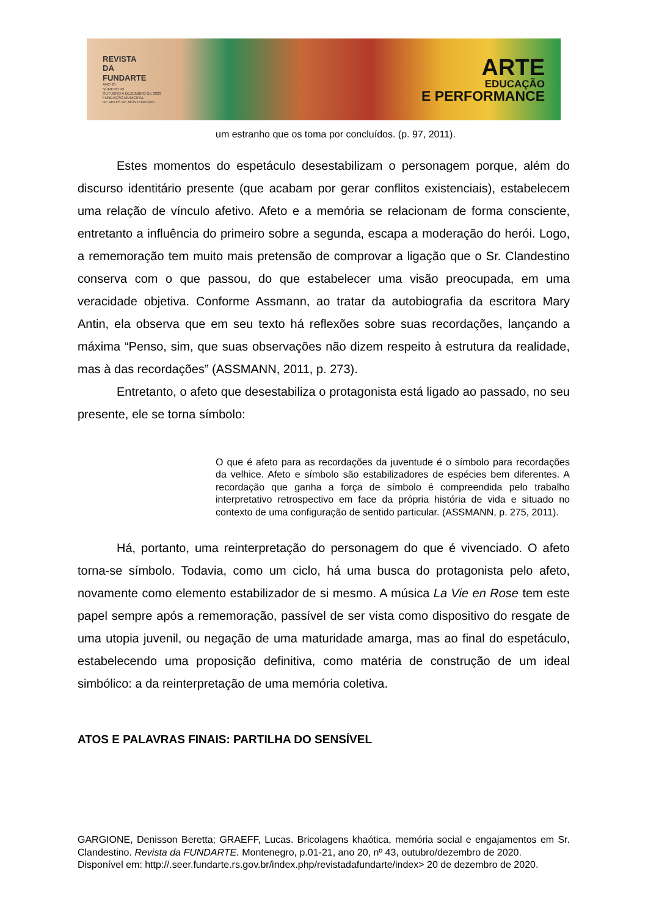REVISTA
DA
FUNDARTE
ANO 20
NÚMERO 43
OUTUBRO A DEZEMBRO DE 2020
FUNDAÇÃO MUNICIPAL
DE ARTES DE MONTENEGRO
ARTE
EDUCAÇÃO
E PERFORMANCE
um estranho que os toma por concluídos. (p. 97, 2011).
Estes momentos do espetáculo desestabilizam o personagem porque, além do discurso identitário presente (que acabam por gerar conflitos existenciais), estabelecem uma relação de vínculo afetivo. Afeto e a memória se relacionam de forma consciente, entretanto a influência do primeiro sobre a segunda, escapa a moderação do herói. Logo, a rememoração tem muito mais pretensão de comprovar a ligação que o Sr. Clandestino conserva com o que passou, do que estabelecer uma visão preocupada, em uma veracidade objetiva. Conforme Assmann, ao tratar da autobiografia da escritora Mary Antin, ela observa que em seu texto há reflexões sobre suas recordações, lançando a máxima “Penso, sim, que suas observações não dizem respeito à estrutura da realidade, mas à das recordações” (ASSMANN, 2011, p. 273).
Entretanto, o afeto que desestabiliza o protagonista está ligado ao passado, no seu presente, ele se torna símbolo:
O que é afeto para as recordações da juventude é o símbolo para recordações da velhice. Afeto e símbolo são estabilizadores de espécies bem diferentes. A recordação que ganha a força de símbolo é compreendida pelo trabalho interpretativo retrospectivo em face da própria história de vida e situado no contexto de uma configuração de sentido particular. (ASSMANN, p. 275, 2011).
Há, portanto, uma reinterpretação do personagem do que é vivenciado. O afeto torna-se símbolo. Todavia, como um ciclo, há uma busca do protagonista pelo afeto, novamente como elemento estabilizador de si mesmo. A música La Vie en Rose tem este papel sempre após a rememoração, passível de ser vista como dispositivo do resgate de uma utopia juvenil, ou negação de uma maturidade amarga, mas ao final do espetáculo, estabelecendo uma proposição definitiva, como matéria de construção de um ideal simbólico: a da reinterpretação de uma memória coletiva.
ATOS E PALAVRAS FINAIS: PARTILHA DO SENSÍVEL
GARGIONE, Denisson Beretta; GRAEFF, Lucas. Bricolagens khaótica, memória social e engajamentos em Sr. Clandestino. Revista da FUNDARTE. Montenegro, p.01-21, ano 20, nº 43, outubro/dezembro de 2020.
Disponível em: http://.seer.fundarte.rs.gov.br/index.php/revistadafundarte/index> 20 de dezembro de 2020.